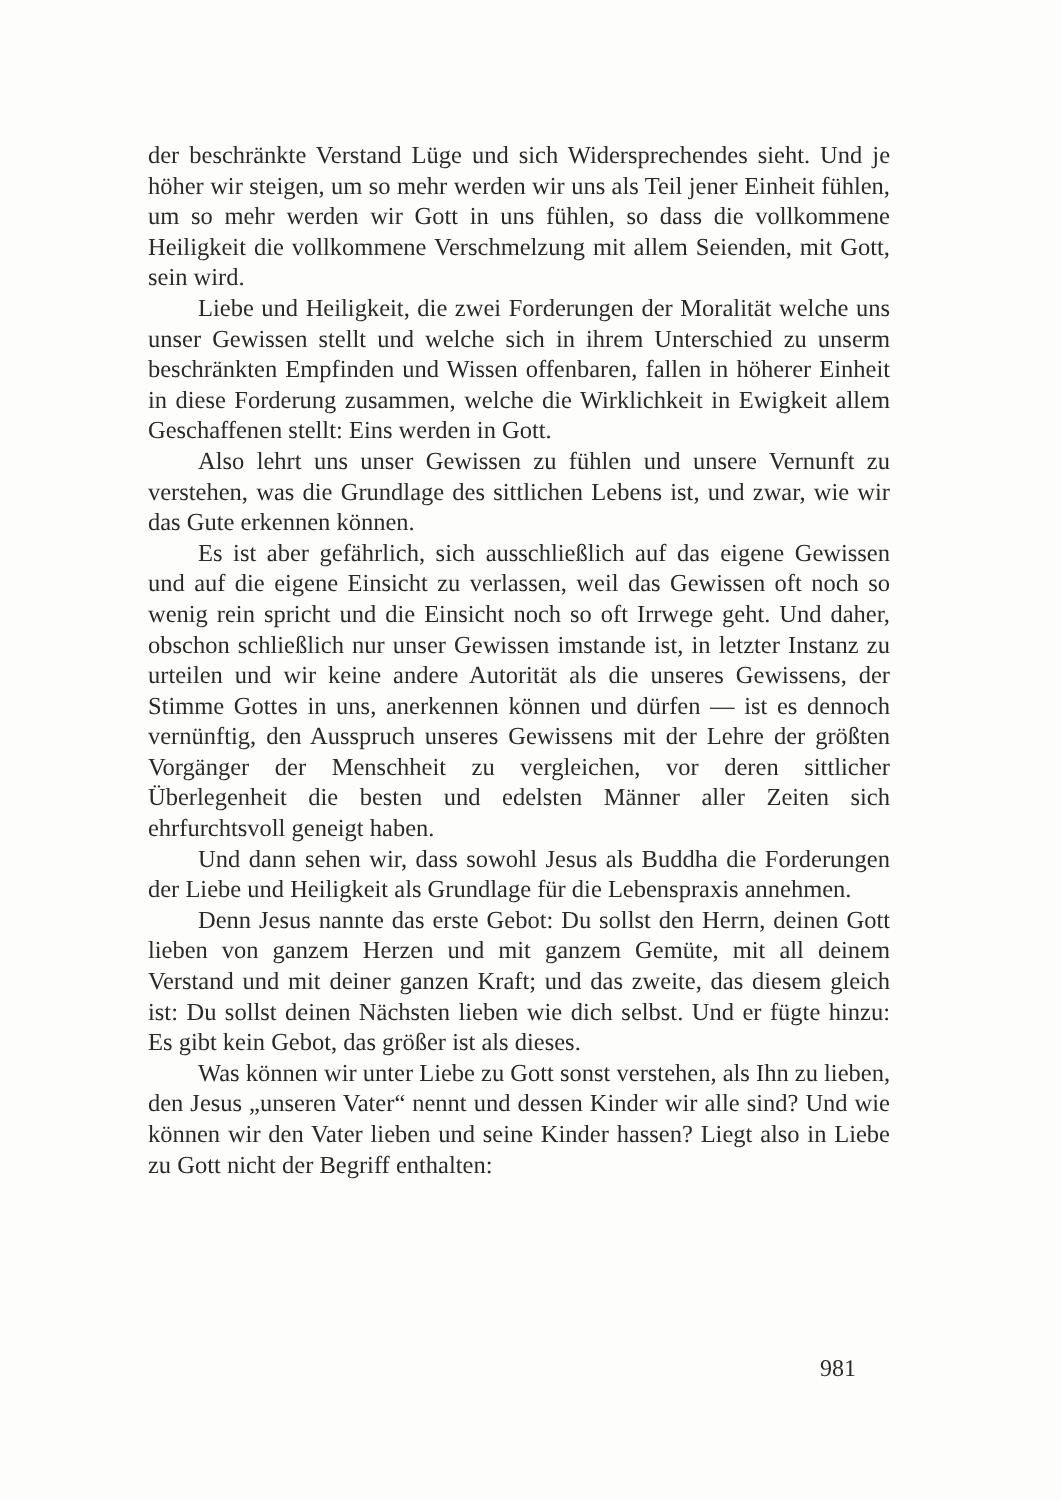der beschränkte Verstand Lüge und sich Widersprechendes sieht. Und je höher wir steigen, um so mehr werden wir uns als Teil jener Einheit fühlen, um so mehr werden wir Gott in uns fühlen, so dass die vollkommene Heiligkeit die vollkommene Verschmelzung mit allem Seienden, mit Gott, sein wird.
Liebe und Heiligkeit, die zwei Forderungen der Moralität welche uns unser Gewissen stellt und welche sich in ihrem Unterschied zu unserm beschränkten Empfinden und Wissen offenbaren, fallen in höherer Einheit in diese Forderung zusammen, welche die Wirklichkeit in Ewigkeit allem Geschaffenen stellt: Eins werden in Gott.
Also lehrt uns unser Gewissen zu fühlen und unsere Vernunft zu verstehen, was die Grundlage des sittlichen Lebens ist, und zwar, wie wir das Gute erkennen können.
Es ist aber gefährlich, sich ausschließlich auf das eigene Gewissen und auf die eigene Einsicht zu verlassen, weil das Gewissen oft noch so wenig rein spricht und die Einsicht noch so oft Irrwege geht. Und daher, obschon schließlich nur unser Gewissen imstande ist, in letzter Instanz zu urteilen und wir keine andere Autorität als die unseres Gewissens, der Stimme Gottes in uns, anerkennen können und dürfen — ist es dennoch vernünftig, den Ausspruch unseres Gewissens mit der Lehre der größten Vorgänger der Menschheit zu vergleichen, vor deren sittlicher Überlegenheit die besten und edelsten Männer aller Zeiten sich ehrfurchtsvoll geneigt haben.
Und dann sehen wir, dass sowohl Jesus als Buddha die Forderungen der Liebe und Heiligkeit als Grundlage für die Lebenspraxis annehmen.
Denn Jesus nannte das erste Gebot: Du sollst den Herrn, deinen Gott lieben von ganzem Herzen und mit ganzem Gemüte, mit all deinem Verstand und mit deiner ganzen Kraft; und das zweite, das diesem gleich ist: Du sollst deinen Nächsten lieben wie dich selbst. Und er fügte hinzu: Es gibt kein Gebot, das größer ist als dieses.
Was können wir unter Liebe zu Gott sonst verstehen, als Ihn zu lieben, den Jesus „unseren Vater“ nennt und dessen Kinder wir alle sind? Und wie können wir den Vater lieben und seine Kinder hassen? Liegt also in Liebe zu Gott nicht der Begriff enthalten:
981